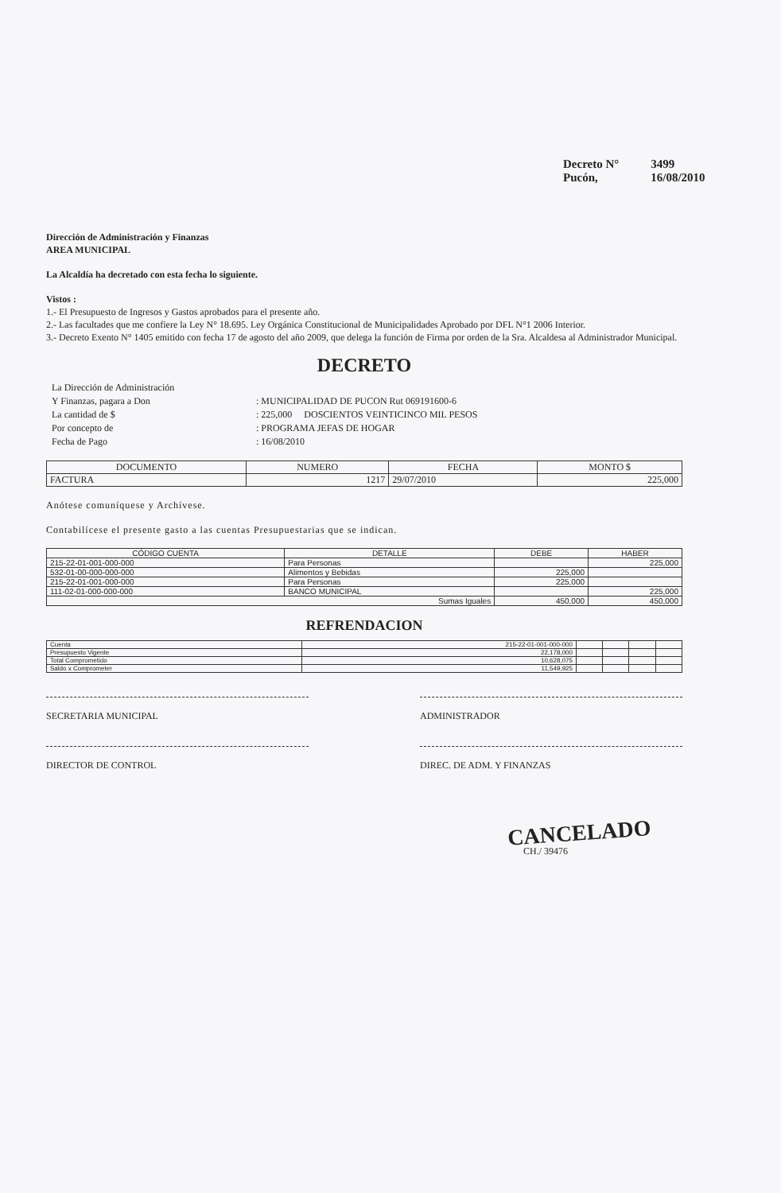| Decreto N° | 3499 |
| Pucón, | 16/08/2010 |
Dirección de Administración y Finanzas
AREA MUNICIPAL
La Alcaldía ha decretado con esta fecha lo siguiente.
Vistos :
1.- El Presupuesto de Ingresos y Gastos aprobados para el presente año.
2.- Las facultades que me confiere la Ley N° 18.695. Ley Orgánica Constitucional de Municipalidades Aprobado por DFL N°1 2006 Interior.
3.- Decreto Exento N° 1405 emitido con fecha 17 de agosto del año 2009, que delega la función de Firma por orden de la Sra. Alcaldesa al Administrador Municipal.
DECRETO
| La Dirección de Administración | |
| Y Finanzas, pagara a Don | : MUNICIPALIDAD DE PUCON Rut 069191600-6 |
| La cantidad de $ | : 225,000 DOSCIENTOS VEINTICINCO MIL PESOS |
| Por concepto de | : PROGRAMA JEFAS DE HOGAR |
| Fecha de Pago | : 16/08/2010 |
| DOCUMENTO | NUMERO | FECHA | MONTO $ |
| --- | --- | --- | --- |
| FACTURA | 1217 | 29/07/2010 | 225,000 |
Anótese comuníquese y Archívese.
Contabilícese el presente gasto a las cuentas Presupuestarias que se indican.
| CÓDIGO CUENTA | DETALLE | DEBE | HABER |
| --- | --- | --- | --- |
| 215-22-01-001-000-000 | Para Personas | | 225,000 |
| 532-01-00-000-000-000 | Alimentos y Bebidas | 225,000 | |
| 215-22-01-001-000-000 | Para Personas | 225,000 | |
| 111-02-01-000-000-000 | BANCO MUNICIPAL | | 225,000 |
| Sumas Iguales | | 450,000 | 450,000 |
REFRENDACION
| Cuenta | 215-22-01-001-000-000 | | | | |
| Presupuesto Vigente | 22,178,000 | | | | |
| Total Comprometido | 10,628,075 | | | | |
| Saldo x Comprometer | 11,549,925 | | | | |
SECRETARIA MUNICIPAL ADMINISTRADOR
DIRECTOR DE CONTROL DIREC. DE ADM. Y FINANZAS
CANCELADO
CH./ 39476